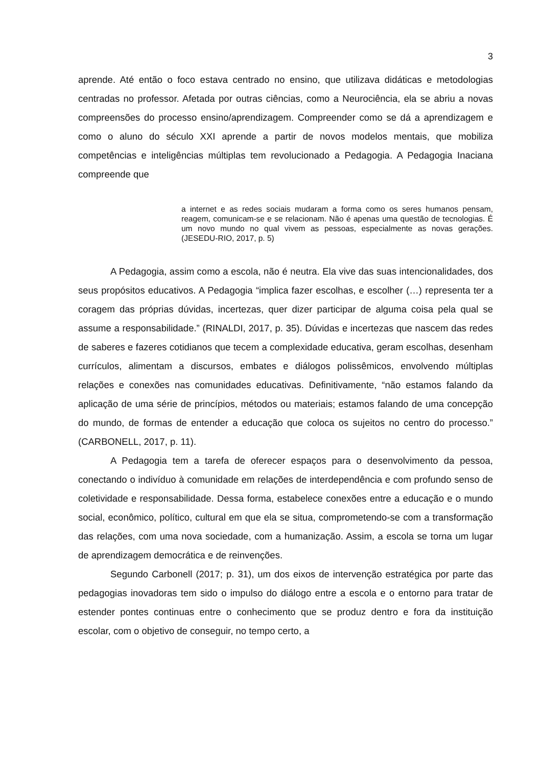3
aprende. Até então o foco estava centrado no ensino, que utilizava didáticas e metodologias centradas no professor. Afetada por outras ciências, como a Neurociência, ela se abriu a novas compreensões do processo ensino/aprendizagem. Compreender como se dá a aprendizagem e como o aluno do século XXI aprende a partir de novos modelos mentais, que mobiliza competências e inteligências múltiplas tem revolucionado a Pedagogia. A Pedagogia Inaciana compreende que
a internet e as redes sociais mudaram a forma como os seres humanos pensam, reagem, comunicam-se e se relacionam. Não é apenas uma questão de tecnologias. É um novo mundo no qual vivem as pessoas, especialmente as novas gerações. (JESEDU-RIO, 2017, p. 5)
A Pedagogia, assim como a escola, não é neutra. Ela vive das suas intencionalidades, dos seus propósitos educativos. A Pedagogia “implica fazer escolhas, e escolher (…) representa ter a coragem das próprias dúvidas, incertezas, quer dizer participar de alguma coisa pela qual se assume a responsabilidade.” (RINALDI, 2017, p. 35). Dúvidas e incertezas que nascem das redes de saberes e fazeres cotidianos que tecem a complexidade educativa, geram escolhas, desenham currículos, alimentam a discursos, embates e diálogos polissêmicos, envolvendo múltiplas relações e conexões nas comunidades educativas. Definitivamente, “não estamos falando da aplicação de uma série de princípios, métodos ou materiais; estamos falando de uma concepção do mundo, de formas de entender a educação que coloca os sujeitos no centro do processo.” (CARBONELL, 2017, p. 11).
A Pedagogia tem a tarefa de oferecer espaços para o desenvolvimento da pessoa, conectando o indivíduo à comunidade em relações de interdependência e com profundo senso de coletividade e responsabilidade. Dessa forma, estabelece conexões entre a educação e o mundo social, econômico, político, cultural em que ela se situa, comprometendo-se com a transformação das relações, com uma nova sociedade, com a humanização. Assim, a escola se torna um lugar de aprendizagem democrática e de reinvenções.
Segundo Carbonell (2017; p. 31), um dos eixos de intervenção estratégica por parte das pedagogias inovadoras tem sido o impulso do diálogo entre a escola e o entorno para tratar de estender pontes continuas entre o conhecimento que se produz dentro e fora da instituição escolar, com o objetivo de conseguir, no tempo certo, a